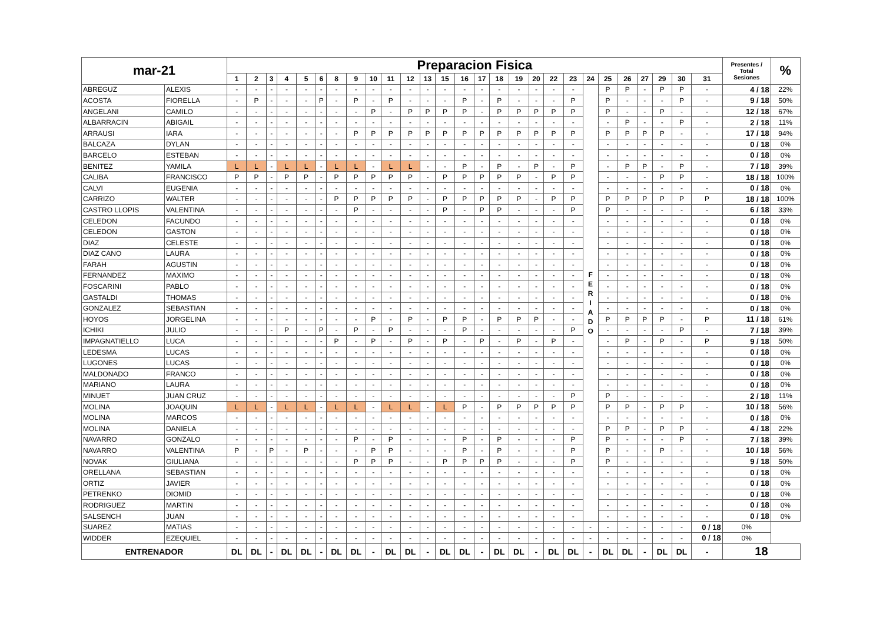| mar-21 | | Preparacion Fisica | | | | | | | | | | | | | | | | | | | | | | | | | | | Presentes / Total Sesiones | % |
| --- | --- | --- | --- | --- | --- | --- | --- | --- | --- | --- | --- | --- | --- | --- | --- | --- | --- | --- | --- | --- | --- | --- | --- | --- | --- | --- | --- | --- | --- | --- |
| | | 1 | 2 | 3 | 4 | 5 | 6 | 8 | 9 | 10 | 11 | 12 | 13 | 15 | 16 | 17 | 18 | 19 | 20 | 22 | 23 | 24 | 25 | 26 | 27 | 29 | 30 | 31 | | |
| ABREGUZ | ALEXIS | - | - | - | - | - | - | - | - | - | - | - | - | - | - | - | - | - | - | - | - | F E R I A D O | P | P | - | P | P | - | 4 / 18 | 22% |
| ACOSTA | FIORELLA | - | P | - | - | - | P | - | P | - | P | - | - | - | P | - | P | - | - | - | P | | P | - | - | - | P | - | 9 / 18 | 50% |
| ANGELANI | CAMILO | - | - | - | - | - | - | - | - | P | - | P | P | P | P | - | P | P | P | P | P | | P | - | - | P | - | - | 12 / 18 | 67% |
| ALBARRACIN | ABIGAIL | - | - | - | - | - | - | - | - | - | - | - | - | - | - | - | - | - | - | - | - | | - | P | - | - | P | - | 2 / 18 | 11% |
| ARRAUSI | IARA | - | - | - | - | - | - | - | P | P | P | P | P | P | P | P | P | P | P | P | P | | P | P | P | P | - | - | 17 / 18 | 94% |
| BALCAZA | DYLAN | - | - | - | - | - | - | - | - | - | - | - | - | - | - | - | - | - | - | - | - | | - | - | - | - | - | - | 0 / 18 | 0% |
| BARCELO | ESTEBAN | - | - | - | - | - | - | - | - | - | - | - | - | - | - | - | - | - | - | - | - | | - | - | - | - | - | - | 0 / 18 | 0% |
| BENITEZ | YAMILA | L | L | - | L | L | - | L | L | - | L | L | - | - | P | - | P | - | P | - | P | | - | P | P | - | P | - | 7 / 18 | 39% |
| CALIBA | FRANCISCO | P | P | - | P | P | - | P | P | P | P | P | - | P | P | P | P | P | - | P | P | | - | - | - | P | P | - | 18 / 18 | 100% |
| CALVI | EUGENIA | - | - | - | - | - | - | - | - | - | - | - | - | - | - | - | - | - | - | - | - | | - | - | - | - | - | - | 0 / 18 | 0% |
| CARRIZO | WALTER | - | - | - | - | - | - | P | P | P | P | P | - | P | P | P | P | P | - | P | P | | P | P | P | P | P | P | 18 / 18 | 100% |
| CASTRO LLOPIS | VALENTINA | - | - | - | - | - | - | - | P | - | - | - | - | P | - | P | P | - | - | - | P | | P | - | - | - | - | - | 6 / 18 | 33% |
| CELEDON | FACUNDO | - | - | - | - | - | - | - | - | - | - | - | - | - | - | - | - | - | - | - | - | | - | - | - | - | - | - | 0 / 18 | 0% |
| CELEDON | GASTON | - | - | - | - | - | - | - | - | - | - | - | - | - | - | - | - | - | - | - | - | | - | - | - | - | - | - | 0 / 18 | 0% |
| DIAZ | CELESTE | - | - | - | - | - | - | - | - | - | - | - | - | - | - | - | - | - | - | - | - | | - | - | - | - | - | - | 0 / 18 | 0% |
| DIAZ CANO | LAURA | - | - | - | - | - | - | - | - | - | - | - | - | - | - | - | - | - | - | - | - | | - | - | - | - | - | - | 0 / 18 | 0% |
| FARAH | AGUSTIN | - | - | - | - | - | - | - | - | - | - | - | - | - | - | - | - | - | - | - | - | | - | - | - | - | - | - | 0 / 18 | 0% |
| FERNANDEZ | MAXIMO | - | - | - | - | - | - | - | - | - | - | - | - | - | - | - | - | - | - | - | - | | - | - | - | - | - | - | 0 / 18 | 0% |
| FOSCARINI | PABLO | - | - | - | - | - | - | - | - | - | - | - | - | - | - | - | - | - | - | - | - | | - | - | - | - | - | - | 0 / 18 | 0% |
| GASTALDI | THOMAS | - | - | - | - | - | - | - | - | - | - | - | - | - | - | - | - | - | - | - | - | | - | - | - | - | - | - | 0 / 18 | 0% |
| GONZALEZ | SEBASTIAN | - | - | - | - | - | - | - | - | - | - | - | - | - | - | - | - | - | - | - | - | | - | - | - | - | - | - | 0 / 18 | 0% |
| HOYOS | JORGELINA | - | - | - | - | - | - | - | - | P | - | P | - | P | P | - | P | P | P | - | - | | P | P | P | P | - | P | 11 / 18 | 61% |
| ICHIKI | JULIO | - | - | - | P | - | P | - | P | - | P | - | - | - | P | - | - | - | - | - | P | | - | - | - | - | P | - | 7 / 18 | 39% |
| IMPAGNATIELLO | LUCA | - | - | - | - | - | - | P | - | P | - | P | - | P | - | P | - | P | - | P | - | | - | P | - | P | - | P | 9 / 18 | 50% |
| LEDESMA | LUCAS | - | - | - | - | - | - | - | - | - | - | - | - | - | - | - | - | - | - | - | - | | - | - | - | - | - | - | 0 / 18 | 0% |
| LUGONES | LUCAS | - | - | - | - | - | - | - | - | - | - | - | - | - | - | - | - | - | - | - | - | | - | - | - | - | - | - | 0 / 18 | 0% |
| MALDONADO | FRANCO | - | - | - | - | - | - | - | - | - | - | - | - | - | - | - | - | - | - | - | - | | - | - | - | - | - | - | 0 / 18 | 0% |
| MARIANO | LAURA | - | - | - | - | - | - | - | - | - | - | - | - | - | - | - | - | - | - | - | - | | - | - | - | - | - | - | 0 / 18 | 0% |
| MINUET | JUAN CRUZ | - | - | - | - | - | - | - | - | - | - | - | - | - | - | - | - | - | - | - | P | | P | - | - | - | - | - | 2 / 18 | 11% |
| MOLINA | JOAQUIN | L | L | - | L | L | - | L | L | - | L | L | - | L | P | - | P | P | P | P | P | | P | P | - | P | P | - | 10 / 18 | 56% |
| MOLINA | MARCOS | - | - | - | - | - | - | - | - | - | - | - | - | - | - | - | - | - | - | - | - | | - | - | - | - | - | - | 0 / 18 | 0% |
| MOLINA | DANIELA | - | - | - | - | - | - | - | - | - | - | - | - | - | - | - | - | - | - | - | - | | P | P | - | P | P | - | 4 / 18 | 22% |
| NAVARRO | GONZALO | - | - | - | - | - | - | - | P | - | P | - | - | - | P | - | P | - | - | - | P | | P | - | - | - | P | - | 7 / 18 | 39% |
| NAVARRO | VALENTINA | P | - | P | - | P | - | - | - | P | P | - | - | - | P | - | P | - | - | - | P | | P | - | - | P | - | - | 10 / 18 | 56% |
| NOVAK | GIULIANA | - | - | - | - | - | - | - | P | P | P | - | - | P | P | P | P | - | - | - | P | | P | - | - | - | - | - | 9 / 18 | 50% |
| ORELLANA | SEBASTIAN | - | - | - | - | - | - | - | - | - | - | - | - | - | - | - | - | - | - | - | - | | - | - | - | - | - | - | 0 / 18 | 0% |
| ORTIZ | JAVIER | - | - | - | - | - | - | - | - | - | - | - | - | - | - | - | - | - | - | - | - | | - | - | - | - | - | - | 0 / 18 | 0% |
| PETRENKO | DIOMID | - | - | - | - | - | - | - | - | - | - | - | - | - | - | - | - | - | - | - | - | | - | - | - | - | - | - | 0 / 18 | 0% |
| RODRIGUEZ | MARTIN | - | - | - | - | - | - | - | - | - | - | - | - | - | - | - | - | - | - | - | - | | - | - | - | - | - | - | 0 / 18 | 0% |
| SALSENCH | JUAN | - | - | - | - | - | - | - | - | - | - | - | - | - | - | - | - | - | - | - | - | | - | - | - | - | - | - | 0 / 18 | 0% |
| SUAREZ | MATIAS | - | - | - | - | - | - | - | - | - | - | - | - | - | - | - | - | - | - | - | - | - | - | - | - | - | - | 0 / 18 | 0% | |
| WIDDER | EZEQUIEL | - | - | - | - | - | - | - | - | - | - | - | - | - | - | - | - | - | - | - | - | - | - | - | - | - | - | 0 / 18 | 0% | |
| ENTRENADOR | | DL | DL | - | DL | DL | - | DL | DL | - | DL | DL | - | DL | DL | - | DL | DL | - | DL | DL | - | DL | DL | - | DL | DL | - | 18 | |